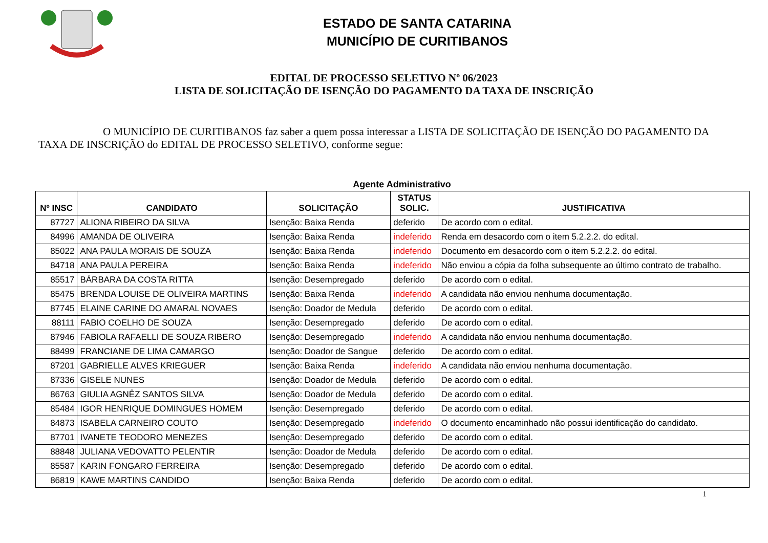ESTADO DE SANTA CATARINA
MUNICÍPIO DE CURITIBANOS
EDITAL DE PROCESSO SELETIVO Nº 06/2023
LISTA DE SOLICITAÇÃO DE ISENÇÃO DO PAGAMENTO DA TAXA DE INSCRIÇÃO
O MUNICÍPIO DE CURITIBANOS faz saber a quem possa interessar a LISTA DE SOLICITAÇÃO DE ISENÇÃO DO PAGAMENTO DA TAXA DE INSCRIÇÃO do EDITAL DE PROCESSO SELETIVO, conforme segue:
Agente Administrativo
| Nº INSC | CANDIDATO | SOLICITAÇÃO | STATUS SOLIC. | JUSTIFICATIVA |
| --- | --- | --- | --- | --- |
| 87727 | ALIONA RIBEIRO DA SILVA | Isenção: Baixa Renda | deferido | De acordo com o edital. |
| 84996 | AMANDA DE OLIVEIRA | Isenção: Baixa Renda | indeferido | Renda em desacordo com o item 5.2.2.2. do edital. |
| 85022 | ANA PAULA MORAIS DE SOUZA | Isenção: Baixa Renda | indeferido | Documento em desacordo com o item 5.2.2.2. do edital. |
| 84718 | ANA PAULA PEREIRA | Isenção: Baixa Renda | indeferido | Não enviou a cópia da folha subsequente ao último contrato de trabalho. |
| 85517 | BÁRBARA DA COSTA RITTA | Isenção: Desempregado | deferido | De acordo com o edital. |
| 85475 | BRENDA LOUISE DE OLIVEIRA MARTINS | Isenção: Baixa Renda | indeferido | A candidata não enviou nenhuma documentação. |
| 87745 | ELAINE CARINE DO AMARAL NOVAES | Isenção: Doador de Medula | deferido | De acordo com o edital. |
| 88111 | FABIO COELHO DE SOUZA | Isenção: Desempregado | deferido | De acordo com o edital. |
| 87946 | FABIOLA RAFAELLI DE SOUZA RIBERO | Isenção: Desempregado | indeferido | A candidata não enviou nenhuma documentação. |
| 88499 | FRANCIANE DE LIMA CAMARGO | Isenção: Doador de Sangue | deferido | De acordo com o edital. |
| 87201 | GABRIELLE ALVES KRIEGUER | Isenção: Baixa Renda | indeferido | A candidata não enviou nenhuma documentação. |
| 87336 | GISELE NUNES | Isenção: Doador de Medula | deferido | De acordo com o edital. |
| 86763 | GIULIA AGNÊZ SANTOS SILVA | Isenção: Doador de Medula | deferido | De acordo com o edital. |
| 85484 | IGOR HENRIQUE DOMINGUES HOMEM | Isenção: Desempregado | deferido | De acordo com o edital. |
| 84873 | ISABELA CARNEIRO COUTO | Isenção: Desempregado | indeferido | O documento encaminhado não possui identificação do candidato. |
| 87701 | IVANETE TEODORO MENEZES | Isenção: Desempregado | deferido | De acordo com o edital. |
| 88848 | JULIANA VEDOVATTO PELENTIR | Isenção: Doador de Medula | deferido | De acordo com o edital. |
| 85587 | KARIN FONGARO FERREIRA | Isenção: Desempregado | deferido | De acordo com o edital. |
| 86819 | KAWE MARTINS CANDIDO | Isenção: Baixa Renda | deferido | De acordo com o edital. |
1